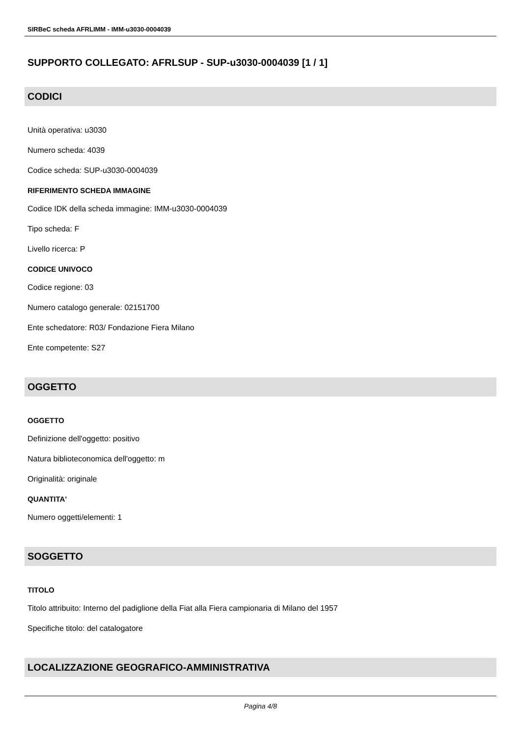SIRBeC scheda AFRLIMM - IMM-u3030-0004039
SUPPORTO COLLEGATO: AFRLSUP - SUP-u3030-0004039 [1 / 1]
CODICI
Unità operativa: u3030
Numero scheda: 4039
Codice scheda: SUP-u3030-0004039
RIFERIMENTO SCHEDA IMMAGINE
Codice IDK della scheda immagine: IMM-u3030-0004039
Tipo scheda: F
Livello ricerca: P
CODICE UNIVOCO
Codice regione: 03
Numero catalogo generale: 02151700
Ente schedatore: R03/ Fondazione Fiera Milano
Ente competente: S27
OGGETTO
OGGETTO
Definizione dell'oggetto: positivo
Natura biblioteconomica dell'oggetto: m
Originalità: originale
QUANTITA'
Numero oggetti/elementi: 1
SOGGETTO
TITOLO
Titolo attribuito: Interno del padiglione della Fiat alla Fiera campionaria di Milano del 1957
Specifiche titolo: del catalogatore
LOCALIZZAZIONE GEOGRAFICO-AMMINISTRATIVA
Pagina 4/8